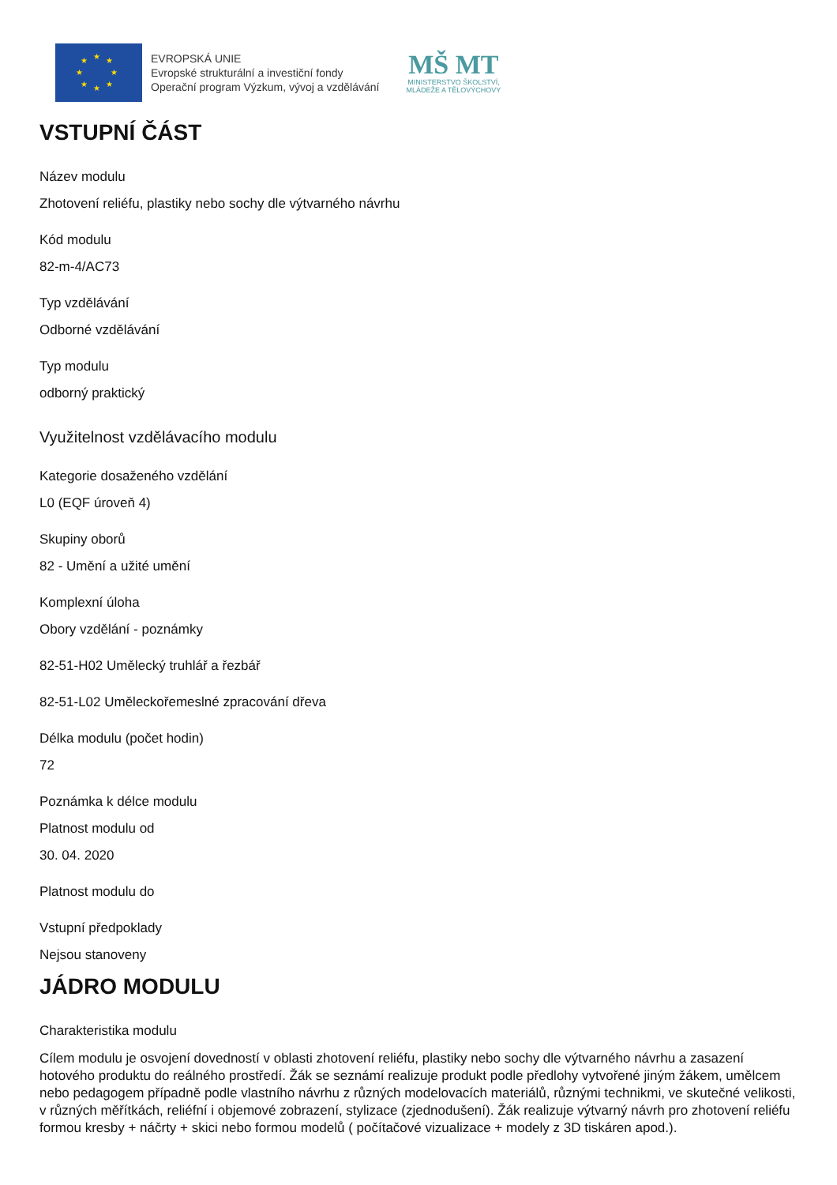★
★
★
★
★
★
★
★
EVROPSKÁ UNIE
Evropské strukturální a investiční fondy
Operační program Výzkum, vývoj a vzdělávání
MŠ MT
MINISTERSTVO ŠKOLSTVÍ,
MLÁDEŽE A TĚLOVÝCHOVY
VSTUPNÍ ČÁST
Název modulu
Zhotovení reliéfu, plastiky nebo sochy dle výtvarného návrhu
Kód modulu
82-m-4/AC73
Typ vzdělávání
Odborné vzdělávání
Typ modulu
odborný praktický
Využitelnost vzdělávacího modulu
Kategorie dosaženého vzdělání
L0 (EQF úroveň 4)
Skupiny oborů
82 - Umění a užité umění
Komplexní úloha
Obory vzdělání - poznámky
82-51-H02 Umělecký truhlář a řezbář
82-51-L02 Uměleckořemeslné zpracování dřeva
Délka modulu (počet hodin)
72
Poznámka k délce modulu
Platnost modulu od
30. 04. 2020
Platnost modulu do
Vstupní předpoklady
Nejsou stanoveny
JÁDRO MODULU
Charakteristika modulu
Cílem modulu je osvojení dovedností v oblasti zhotovení reliéfu, plastiky nebo sochy dle výtvarného návrhu a zasazení hotového produktu do reálného prostředí. Žák se seznámí realizuje produkt podle předlohy vytvořené jiným žákem, umělcem nebo pedagogem případně podle vlastního návrhu z různých modelovacích materiálů, různými technikmi, ve skutečné velikosti, v různých měřítkách, reliéfní i objemové zobrazení, stylizace (zjednodušení). Žák realizuje výtvarný návrh pro zhotovení reliéfu formou kresby + náčrty + skici nebo formou modelů ( počítačové vizualizace + modely z 3D tiskáren apod.).